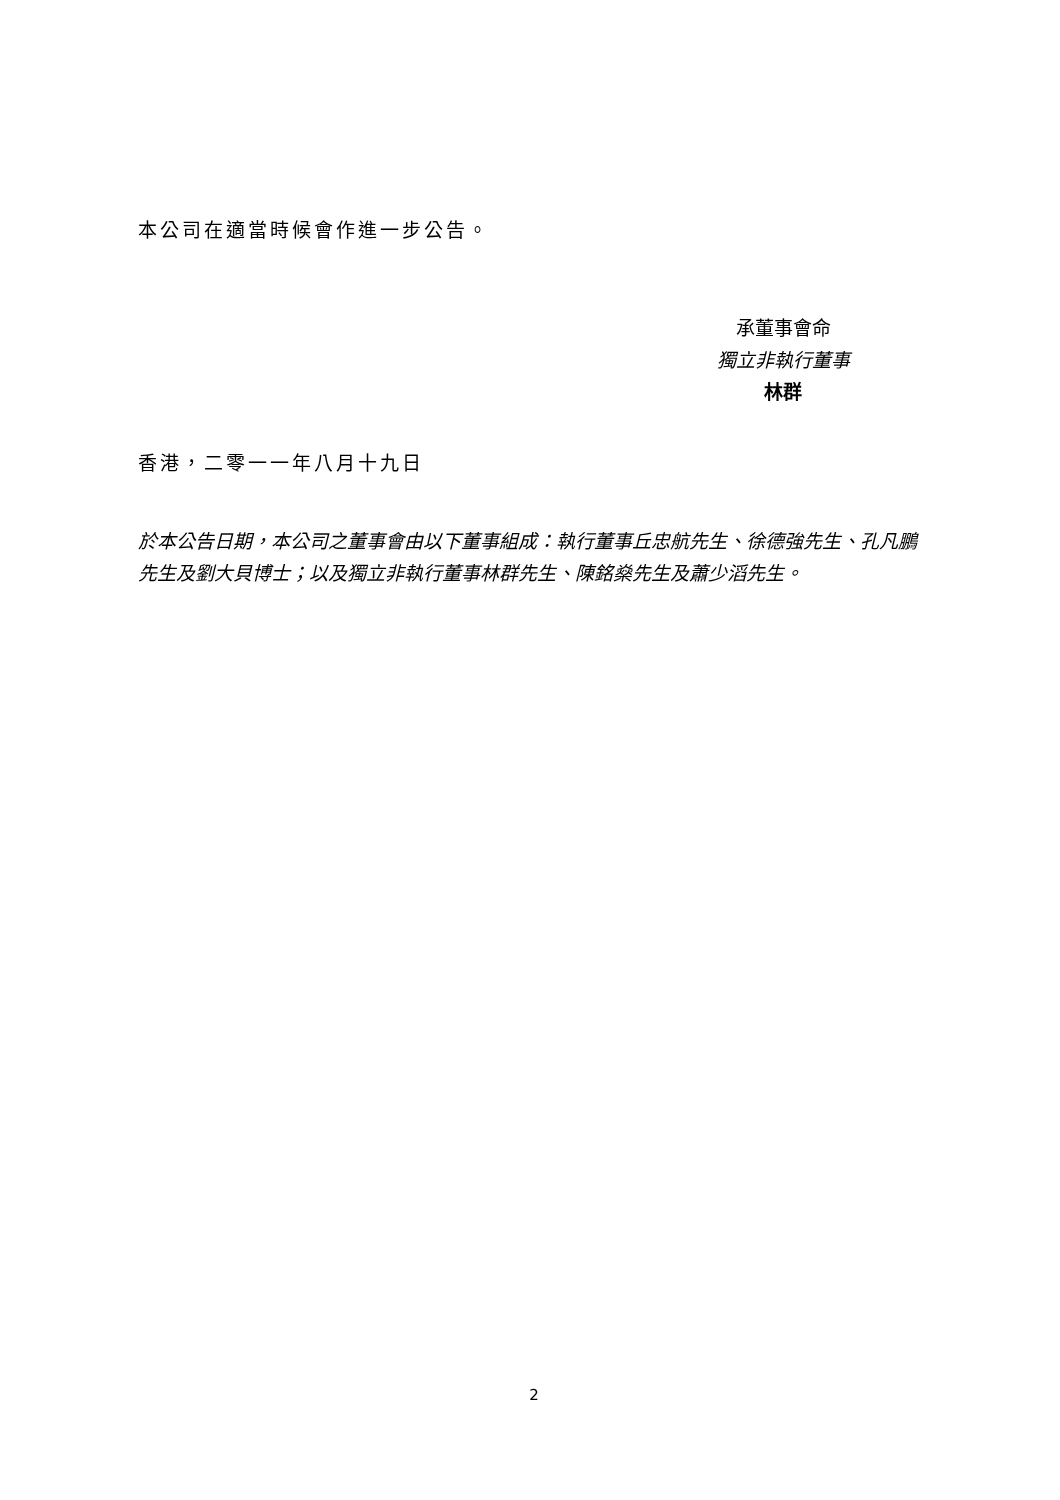本公司在適當時候會作進一步公告。
承董事會命
獨立非執行董事
林群
香港，二零一一年八月十九日
於本公告日期，本公司之董事會由以下董事組成：執行董事丘忠航先生、徐德強先生、孔凡鵬先生及劉大貝博士；以及獨立非執行董事林群先生、陳銘燊先生及蕭少滔先生。
2